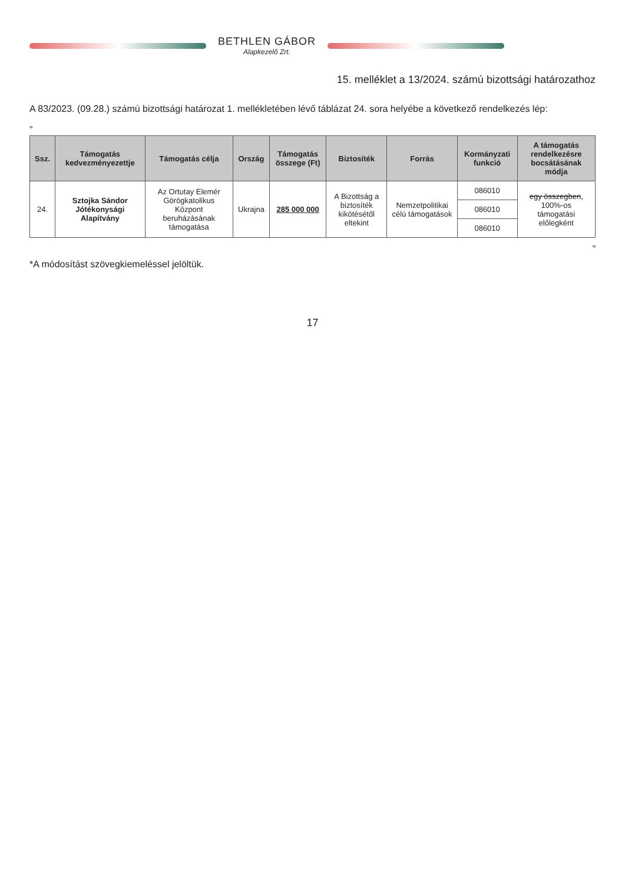BETHLEN GÁBOR
Alapkezelő Zrt.
15. melléklet a 13/2024. számú bizottsági határozathoz
A 83/2023. (09.28.) számú bizottsági határozat 1. mellékletében lévő táblázat 24. sora helyébe a következő rendelkezés lép:
„
| Ssz. | Támogatás kedvezményezettje | Támogatás célja | Ország | Támogatás összege (Ft) | Biztosíték | Forrás | Kormányzati funkció | A támogatás rendelkezésre bocsátásának módja |
| --- | --- | --- | --- | --- | --- | --- | --- | --- |
| 24. | Sztojka Sándor Jótékonysági Alapítvány | Az Ortutay Elemér Görögkatolikus Központ beruházásának támogatása | Ukrajna | 285 000 000 | A Bizottság a biztosíték kikötésétől eltekint | Nemzetpolitikai célú támogatások | 086010 | egy összegben , 100%-os támogatási előlegként |
| | | | | | | | 086010 | |
| | | | | | | | 086010 | |
”
*A módosítást szövegkiemeléssel jelöltük.
17